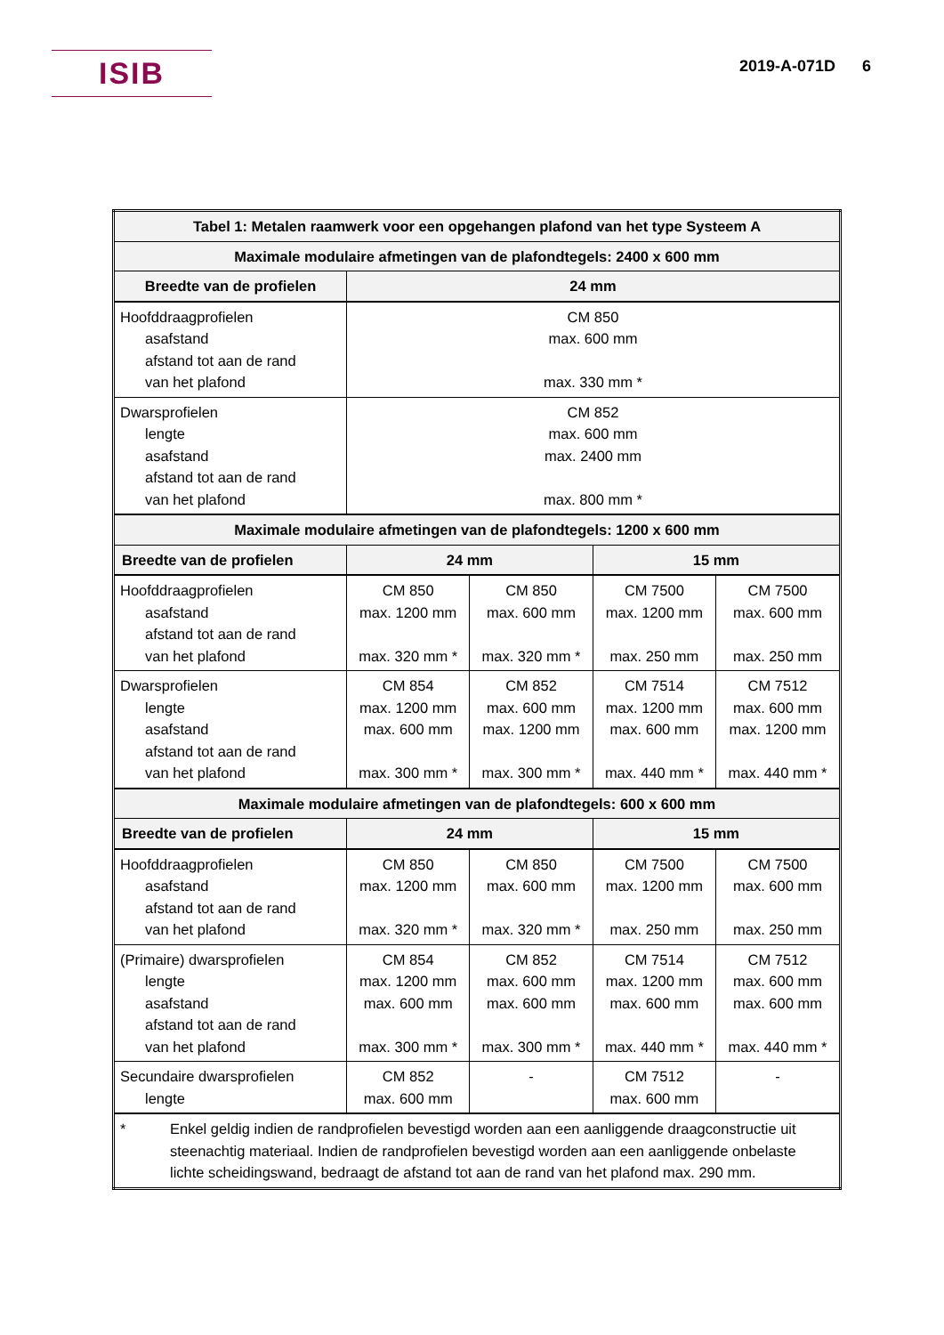ISIB
2019-A-071D 6
| Tabel 1: Metalen raamwerk voor een opgehangen plafond van het type Systeem A | | | | |
| --- | --- | --- | --- | --- |
| Maximale modulaire afmetingen van de plafondtegels: 2400 x 600 mm | | | | |
| Breedte van de profielen | 24 mm | | | |
| Hoofddraagprofielen asafstand afstand tot aan de rand van het plafond | CM 850 max. 600 mm max. 330 mm * | | | |
| Dwarsprofielen lengte asafstand afstand tot aan de rand van het plafond | CM 852 max. 600 mm max. 2400 mm max. 800 mm * | | | |
| Maximale modulaire afmetingen van de plafondtegels: 1200 x 600 mm | | | | |
| Breedte van de profielen | 24 mm | | 15 mm | |
| Hoofddraagprofielen asafstand afstand tot aan de rand van het plafond | CM 850 max. 1200 mm max. 320 mm * | CM 850 max. 600 mm max. 320 mm * | CM 7500 max. 1200 mm max. 250 mm | CM 7500 max. 600 mm max. 250 mm |
| Dwarsprofielen lengte asafstand afstand tot aan de rand van het plafond | CM 854 max. 1200 mm max. 600 mm max. 300 mm * | CM 852 max. 600 mm max. 1200 mm max. 300 mm * | CM 7514 max. 1200 mm max. 600 mm max. 440 mm * | CM 7512 max. 600 mm max. 1200 mm max. 440 mm * |
| Maximale modulaire afmetingen van de plafondtegels: 600 x 600 mm | | | | |
| Breedte van de profielen | 24 mm | | 15 mm | |
| Hoofddraagprofielen asafstand afstand tot aan de rand van het plafond | CM 850 max. 1200 mm max. 320 mm * | CM 850 max. 600 mm max. 320 mm * | CM 7500 max. 1200 mm max. 250 mm | CM 7500 max. 600 mm max. 250 mm |
| (Primaire) dwarsprofielen lengte asafstand afstand tot aan de rand van het plafond | CM 854 max. 1200 mm max. 600 mm max. 300 mm * | CM 852 max. 600 mm max. 600 mm max. 300 mm * | CM 7514 max. 1200 mm max. 600 mm max. 440 mm * | CM 7512 max. 600 mm max. 600 mm max. 440 mm * |
| Secundaire dwarsprofielen lengte | CM 852 max. 600 mm | - | CM 7512 max. 600 mm | - |
| * Enkel geldig indien de randprofielen bevestigd worden aan een aanliggende draagconstructie uit steenachtig materiaal. Indien de randprofielen bevestigd worden aan een aanliggende onbelaste lichte scheidingswand, bedraagt de afstand tot aan de rand van het plafond max. 290 mm. | | | | |